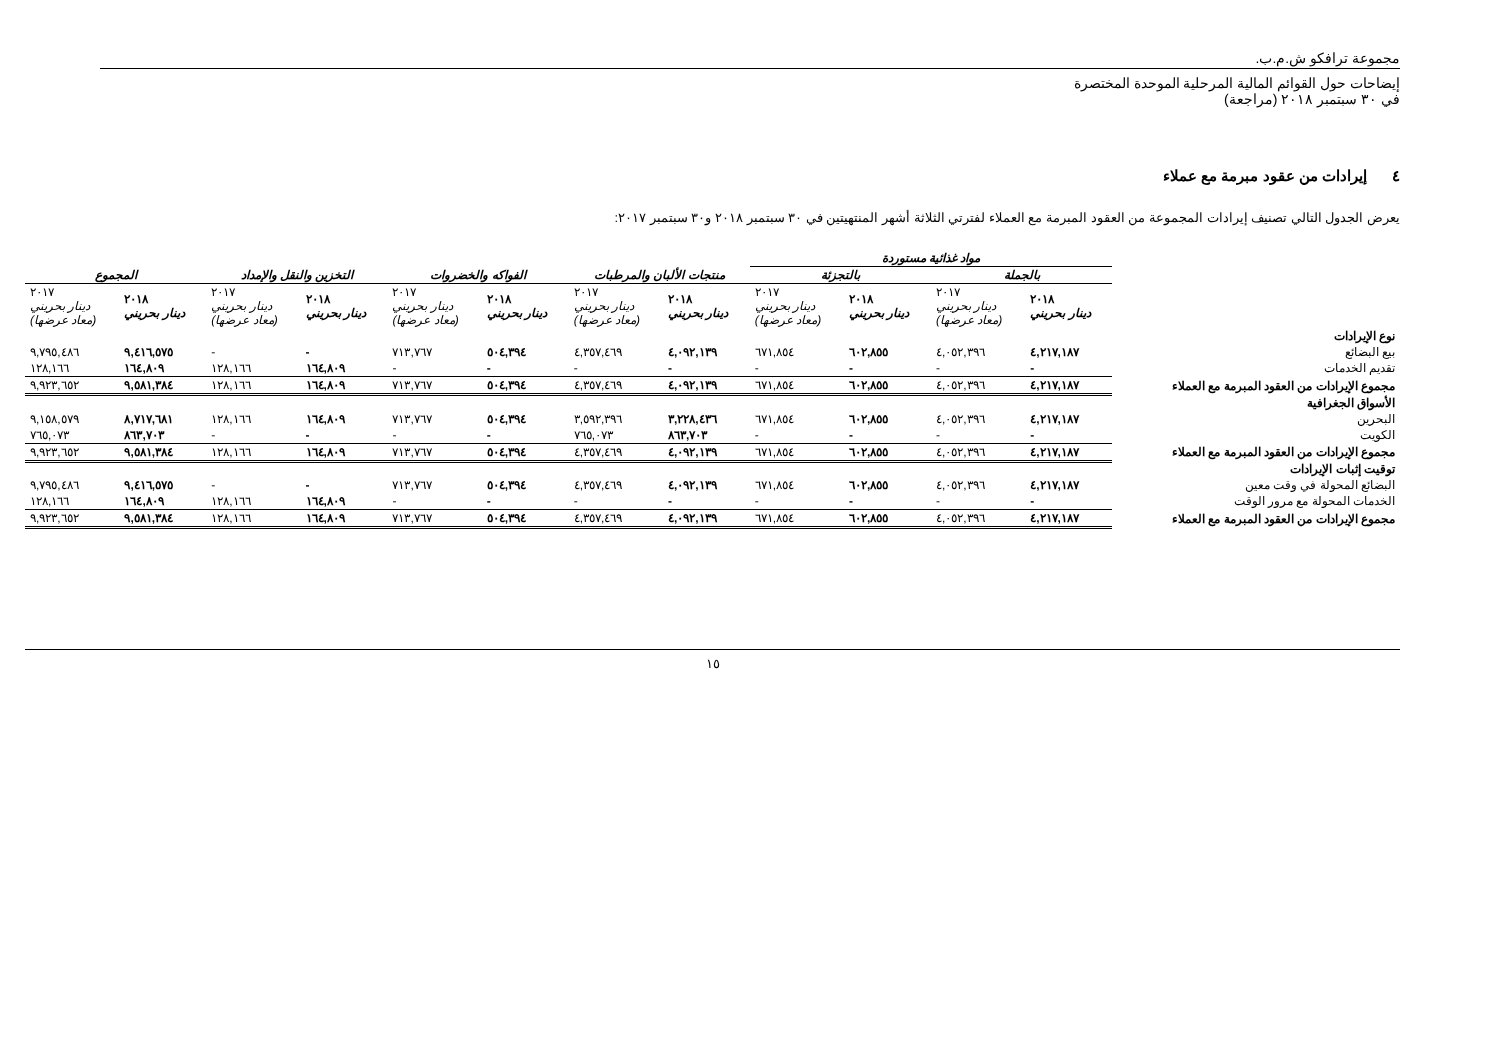مجموعة ترافكو ش.م.ب.
إيضاحات حول القوائم المالية المرحلية الموحدة المختصرة
في ٣٠ سبتمبر ٢٠١٨ (مراجعة)
٤ إيرادات من عقود مبرمة مع عملاء
يعرض الجدول التالي تصنيف إيرادات المجموعة من العقود المبرمة مع العملاء لفترتي الثلاثة أشهر المنتهيتين في ٣٠ سبتمبر ٢٠١٨ و٣٠ سبتمبر ٢٠١٧:
| | مواد غذائية مستوردة | | | | | | | | | | | |
| | بالجملة | | بالتجزئة | | منتجات الألبان والمرطبات | | الفواكه والخضروات | | التخزين والنقل والإمداد | | المجموع | |
| | ٢٠١٨ دينار بحريني | ٢٠١٧ دينار بحريني (معاد عرضها) | ٢٠١٨ دينار بحريني | ٢٠١٧ دينار بحريني (معاد عرضها) | ٢٠١٨ دينار بحريني | ٢٠١٧ دينار بحريني (معاد عرضها) | ٢٠١٨ دينار بحريني | ٢٠١٧ دينار بحريني (معاد عرضها) | ٢٠١٨ دينار بحريني | ٢٠١٧ دينار بحريني (معاد عرضها) | ٢٠١٨ دينار بحريني | ٢٠١٧ دينار بحريني (معاد عرضها) |
| نوع الإيرادات | | | | | | | | | | | | |
| بيع البضائع | ٤,٢١٧,١٨٧ | ٤,٠٥٢,٣٩٦ | ٦٠٢,٨٥٥ | ٦٧١,٨٥٤ | ٤,٠٩٢,١٣٩ | ٤,٣٥٧,٤٦٩ | ٥٠٤,٣٩٤ | ٧١٣,٧٦٧ | - | - | ٩,٤١٦,٥٧٥ | ٩,٧٩٥,٤٨٦ |
| تقديم الخدمات | - | - | - | - | - | - | - | - | ١٦٤,٨٠٩ | ١٢٨,١٦٦ | ١٦٤,٨٠٩ | ١٢٨,١٦٦ |
| مجموع الإيرادات من العقود المبرمة مع العملاء | ٤,٢١٧,١٨٧ | ٤,٠٥٢,٣٩٦ | ٦٠٢,٨٥٥ | ٦٧١,٨٥٤ | ٤,٠٩٢,١٣٩ | ٤,٣٥٧,٤٦٩ | ٥٠٤,٣٩٤ | ٧١٣,٧٦٧ | ١٦٤,٨٠٩ | ١٢٨,١٦٦ | ٩,٥٨١,٣٨٤ | ٩,٩٢٣,٦٥٢ |
| الأسواق الجغرافية | | | | | | | | | | | | |
| البحرين | ٤,٢١٧,١٨٧ | ٤,٠٥٢,٣٩٦ | ٦٠٢,٨٥٥ | ٦٧١,٨٥٤ | ٣,٢٢٨,٤٣٦ | ٣,٥٩٢,٣٩٦ | ٥٠٤,٣٩٤ | ٧١٣,٧٦٧ | ١٦٤,٨٠٩ | ١٢٨,١٦٦ | ٨,٧١٧,٦٨١ | ٩,١٥٨,٥٧٩ |
| الكويت | - | - | - | - | ٨٦٣,٧٠٣ | ٧٦٥,٠٧٣ | - | - | - | - | ٨٦٣,٧٠٣ | ٧٦٥,٠٧٣ |
| مجموع الإيرادات من العقود المبرمة مع العملاء | ٤,٢١٧,١٨٧ | ٤,٠٥٢,٣٩٦ | ٦٠٢,٨٥٥ | ٦٧١,٨٥٤ | ٤,٠٩٢,١٣٩ | ٤,٣٥٧,٤٦٩ | ٥٠٤,٣٩٤ | ٧١٣,٧٦٧ | ١٦٤,٨٠٩ | ١٢٨,١٦٦ | ٩,٥٨١,٣٨٤ | ٩,٩٢٣,٦٥٢ |
| توقيت إثبات الإيرادات | | | | | | | | | | | | |
| البضائع المحولة في وقت معين | ٤,٢١٧,١٨٧ | ٤,٠٥٢,٣٩٦ | ٦٠٢,٨٥٥ | ٦٧١,٨٥٤ | ٤,٠٩٢,١٣٩ | ٤,٣٥٧,٤٦٩ | ٥٠٤,٣٩٤ | ٧١٣,٧٦٧ | - | - | ٩,٤١٦,٥٧٥ | ٩,٧٩٥,٤٨٦ |
| الخدمات المحولة مع مرور الوقت | - | - | - | - | - | - | - | - | ١٦٤,٨٠٩ | ١٢٨,١٦٦ | ١٦٤,٨٠٩ | ١٢٨,١٦٦ |
| مجموع الإيرادات من العقود المبرمة مع العملاء | ٤,٢١٧,١٨٧ | ٤,٠٥٢,٣٩٦ | ٦٠٢,٨٥٥ | ٦٧١,٨٥٤ | ٤,٠٩٢,١٣٩ | ٤,٣٥٧,٤٦٩ | ٥٠٤,٣٩٤ | ٧١٣,٧٦٧ | ١٦٤,٨٠٩ | ١٢٨,١٦٦ | ٩,٥٨١,٣٨٤ | ٩,٩٢٣,٦٥٢ |
١٥